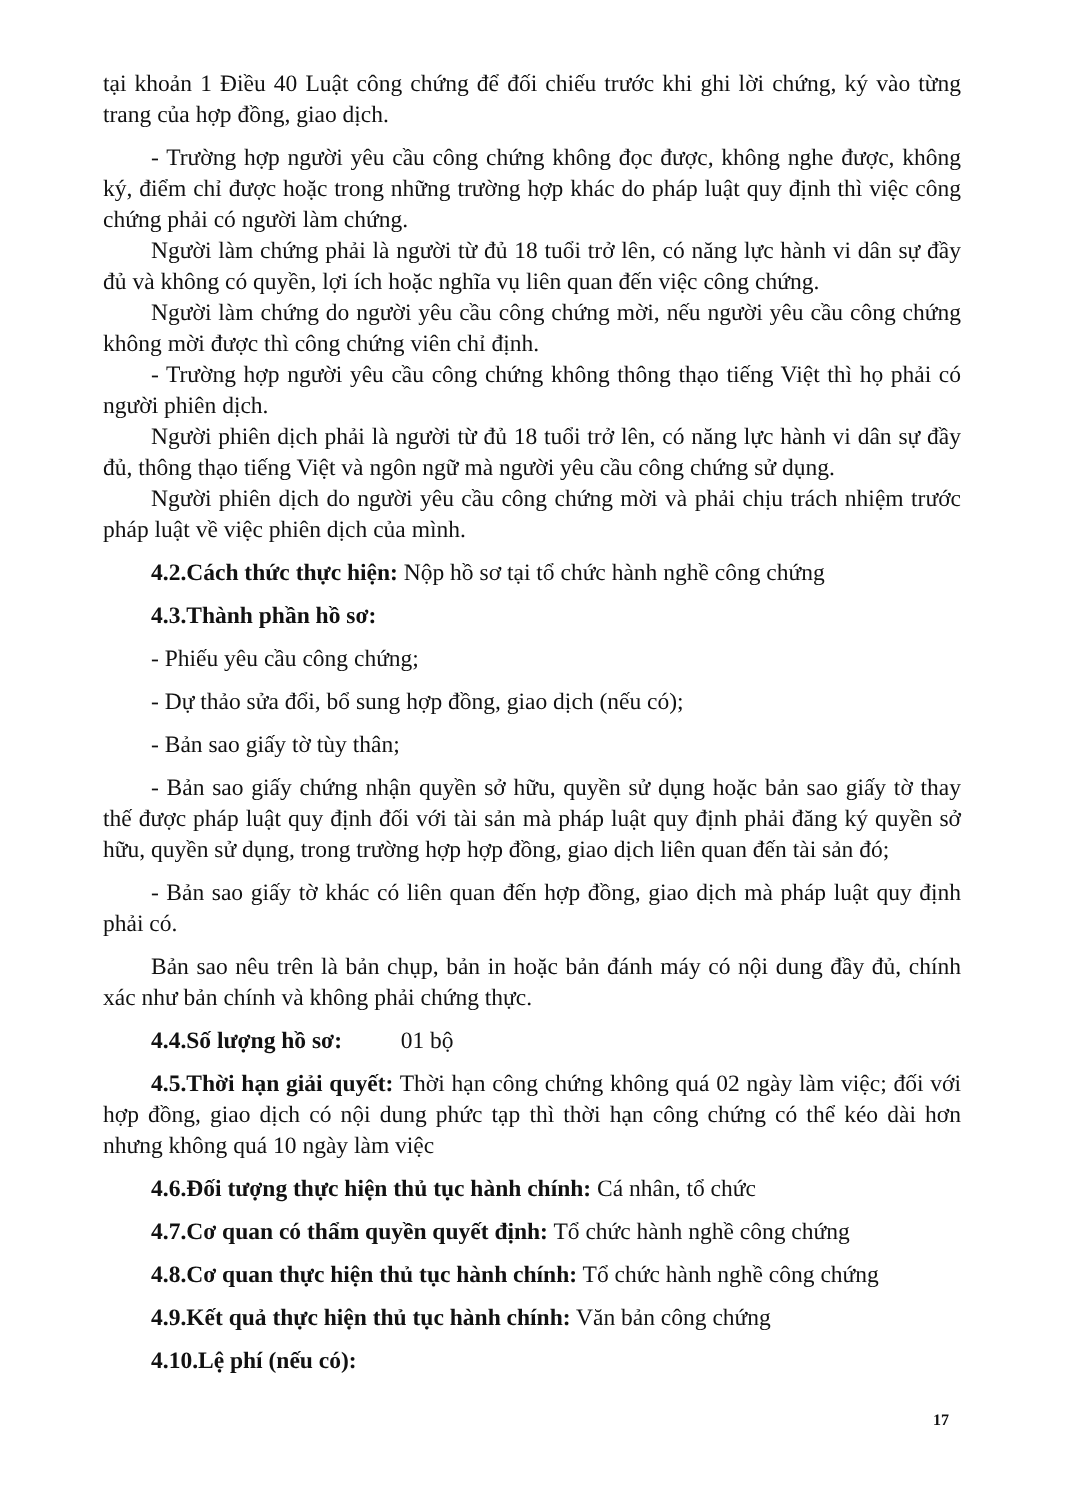tại khoản 1 Điều 40 Luật công chứng để đối chiếu trước khi ghi lời chứng, ký vào từng trang của hợp đồng, giao dịch.
- Trường hợp người yêu cầu công chứng không đọc được, không nghe được, không ký, điểm chỉ được hoặc trong những trường hợp khác do pháp luật quy định thì việc công chứng phải có người làm chứng.
Người làm chứng phải là người từ đủ 18 tuổi trở lên, có năng lực hành vi dân sự đầy đủ và không có quyền, lợi ích hoặc nghĩa vụ liên quan đến việc công chứng.
Người làm chứng do người yêu cầu công chứng mời, nếu người yêu cầu công chứng không mời được thì công chứng viên chỉ định.
- Trường hợp người yêu cầu công chứng không thông thạo tiếng Việt thì họ phải có người phiên dịch.
Người phiên dịch phải là người từ đủ 18 tuổi trở lên, có năng lực hành vi dân sự đầy đủ, thông thạo tiếng Việt và ngôn ngữ mà người yêu cầu công chứng sử dụng.
Người phiên dịch do người yêu cầu công chứng mời và phải chịu trách nhiệm trước pháp luật về việc phiên dịch của mình.
4.2.Cách thức thực hiện: Nộp hồ sơ tại tổ chức hành nghề công chứng
4.3.Thành phần hồ sơ:
- Phiếu yêu cầu công chứng;
- Dự thảo sửa đổi, bổ sung hợp đồng, giao dịch (nếu có);
- Bản sao giấy tờ tùy thân;
- Bản sao giấy chứng nhận quyền sở hữu, quyền sử dụng hoặc bản sao giấy tờ thay thế được pháp luật quy định đối với tài sản mà pháp luật quy định phải đăng ký quyền sở hữu, quyền sử dụng, trong trường hợp hợp đồng, giao dịch liên quan đến tài sản đó;
- Bản sao giấy tờ khác có liên quan đến hợp đồng, giao dịch mà pháp luật quy định phải có.
Bản sao nêu trên là bản chụp, bản in hoặc bản đánh máy có nội dung đầy đủ, chính xác như bản chính và không phải chứng thực.
4.4.Số lượng hồ sơ: 01 bộ
4.5.Thời hạn giải quyết: Thời hạn công chứng không quá 02 ngày làm việc; đối với hợp đồng, giao dịch có nội dung phức tạp thì thời hạn công chứng có thể kéo dài hơn nhưng không quá 10 ngày làm việc
4.6.Đối tượng thực hiện thủ tục hành chính: Cá nhân, tổ chức
4.7.Cơ quan có thẩm quyền quyết định: Tổ chức hành nghề công chứng
4.8.Cơ quan thực hiện thủ tục hành chính: Tổ chức hành nghề công chứng
4.9.Kết quả thực hiện thủ tục hành chính: Văn bản công chứng
4.10.Lệ phí (nếu có):
17